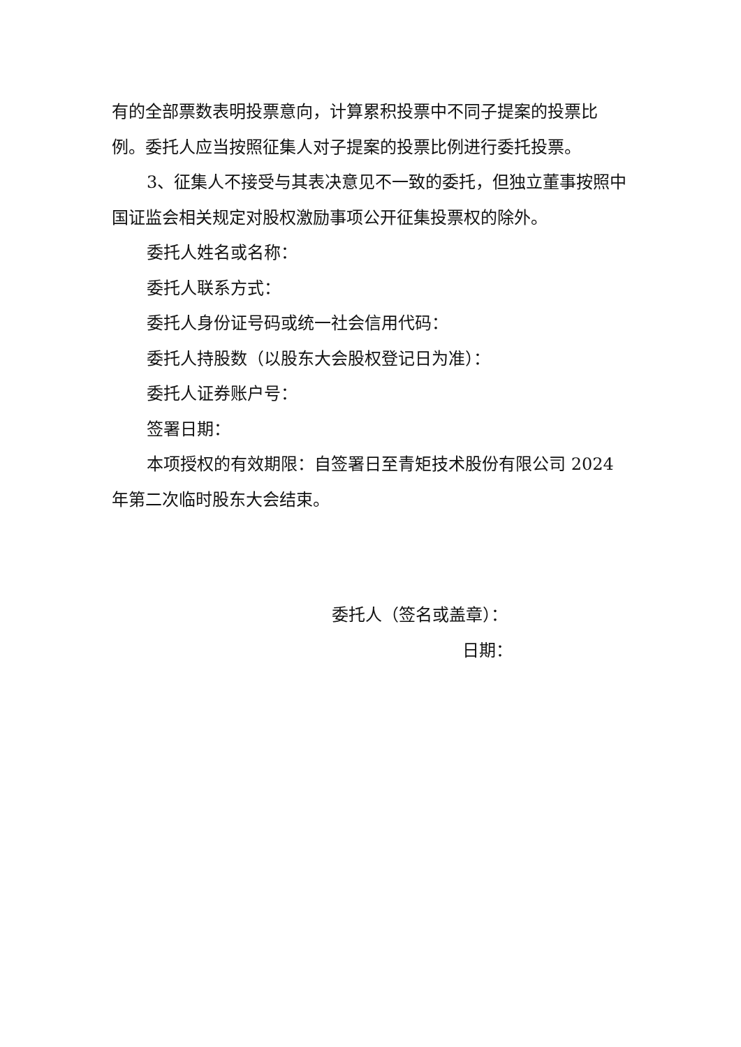有的全部票数表明投票意向，计算累积投票中不同子提案的投票比例。委托人应当按照征集人对子提案的投票比例进行委托投票。
3、征集人不接受与其表决意见不一致的委托，但独立董事按照中国证监会相关规定对股权激励事项公开征集投票权的除外。
委托人姓名或名称：
委托人联系方式：
委托人身份证号码或统一社会信用代码：
委托人持股数（以股东大会股权登记日为准）：
委托人证券账户号：
签署日期：
本项授权的有效期限：自签署日至青矩技术股份有限公司 2024 年第二次临时股东大会结束。
委托人（签名或盖章）：
日期：